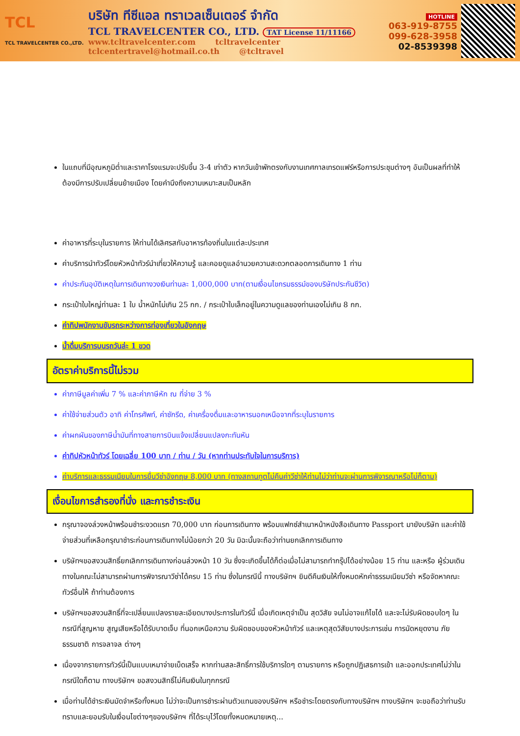TCL
TCL TRAVELCENTER CO.,LTD.
บริษัท ทีซีแอล ทราเวลเซ็นเตอร์ จำกัด
TCL TRAVELCENTER CO., LTD. TAT License 11/11166
www.tcltravelcenter.com tcltravelcenter
tclcentertravel@hotmail.co.th @tcltravel
HOTLINE
063-919-8755
099-628-3958
02-8539398
ในแถบที่มีอุณหภูมิต่ำและราคาโรงแรมจะปรับขึ้น 3-4 เท่าตัว หากวันเข้าพักตรงกับงานเทศกาลเทรดแฟร์หรือการประชุมต่างๆ อันเป็นผลที่ทำให้ต้องมีการปรับเปลี่ยนย้ายเมือง โดยคำนึงถึงความเหมาะสมเป็นหลัก
ค่าอาหารที่ระบุในรายการ ให้ท่านได้เลิศรสกับอาหารท้องถิ่นในแต่ละประเทศ
ค่าบริการนำทัวร์โดยหัวหน้าทัวร์นำเที่ยวให้ความรู้ และคอยดูแลอำนวยความสะดวกตลอดการเดินทาง 1 ท่าน
ค่าประกันอุบัติเหตุในการเดินทางวงเงินท่านละ 1,000,000 บาท(ตามเงื่อนไขกรมธรรม์ของบริษัทประกันชีวิต)
กระเป๋าใบใหญ่ท่านละ 1 ใบ น้ำหนักไม่เกิน 25 กก. / กระเป๋าใบเล็กอยู่ในความดูแลของท่านเองไม่เกิน 8 กก.
ค่าทิปพนักงานขับรถระหว่างการท่องเที่ยวในอังกฤษ
น้ำดื่มบริการบนรถวันล่ะ 1 ขวด
อัตราค่าบริการนี้ไม่รวม
ค่าภาษีมูลค่าเพิ่ม 7 % และค่าภาษีหัก ณ ที่จ่าย 3 %
ค่าใช้จ่ายส่วนตัว อาทิ ค่าโทรศัพท์, ค่าซักรีด, ค่าเครื่องดื่มและอาหารนอกเหนือจากที่ระบุในรายการ
ค่าผกผันของภาษีน้ำมันที่ทางสายการบินแจ้งเปลี่ยนแปลงกะทันหัน
ค่าทิปหัวหน้าทัวร์ โดยเฉลี่ย 100 บาท / ท่าน / วัน (หากท่านประทับใจในการบริการ)
ค่าบริการและธรรมเนียมในการยื่นวีซ่าอังกฤษ 8,000 บาท (ทางสถานทูตไม่คืนค่าวีซ่าให้ท่านไม่ว่าท่านจะผ่านการพิจารณาหรือไม่ก็ตาม)
เงื่อนไขการสำรองที่นั่ง และการชำระเงิน
กรุณาจองล่วงหน้าพร้อมชำระงวดแรก 70,000 บาท ก่อนการเดินทาง พร้อมแฟกซ์สำเนาหน้าหนังสือเดินทาง Passport มายังบริษัท และค่าใช้จ่ายส่วนที่เหลือกรุณาชำระก่อนการเดินทางไม่น้อยกว่า 20 วัน มิฉะนั้นจะถือว่าท่านยกเลิกการเดินทาง
บริษัทฯขอสงวนสิทธิ์ยกเลิกการเดินทางก่อนล่วงหน้า 10 วัน ซึ่งจะเกิดขึ้นได้ก็ต่อเมื่อไม่สามารถทำกรุ๊ปได้อย่างน้อย 15 ท่าน และหรือ ผู้ร่วมเดินทางในคณะไม่สามารถผ่านการพิจารณาวีซ่าได้ครบ 15 ท่าน ซึ่งในกรณีนี้ ทางบริษัทฯ ยินดีคืนเงินให้ทั้งหมดหักค่าธรรมเนียมวีซ่า หรือจัดหาคณะทัวร์อื่นให้ ถ้าท่านต้องการ
บริษัทฯขอสงวนสิทธิ์ที่จะเปลี่ยนแปลงรายละเอียดบางประการในทัวร์นี้ เมื่อเกิดเหตุจำเป็น สุดวิสัย จนไม่อาจแก้ไขได้ และจะไม่รับผิดชอบใดๆ ในกรณีที่สูญหาย สูญเสียหรือได้รับบาดเจ็บ ที่นอกเหนือความ รับผิดชอบของหัวหน้าทัวร์ และเหตุสุดวิสัยบางประการเช่น การนัดหยุดงาน ภัยธรรมชาติ การจลาจล ต่างๆ
เนื่องจากรายการทัวร์นี้เป็นแบบเหมาจ่ายเบ็ดเสร็จ หากท่านสละสิทธิ์การใช้บริการใดๆ ตามรายการ หรือถูกปฏิเสธการเข้า และออกประเทศไม่ว่าในกรณีใดก็ตาม ทางบริษัทฯ ขอสงวนสิทธิ์ไม่คืนเงินในทุกกรณี
เมื่อท่านได้ชำระเงินมัดจำหรือทั้งหมด ไม่ว่าจะเป็นการชำระผ่านตัวแทนของบริษัทฯ หรือชำระโดยตรงกับทางบริษัทฯ ทางบริษัทฯ จะขอถือว่าท่านรับทราบและยอมรับในเงื่อนไขต่างๆของบริษัทฯ ที่ได้ระบุไว้โดยทั้งหมดหมายเหตุ...